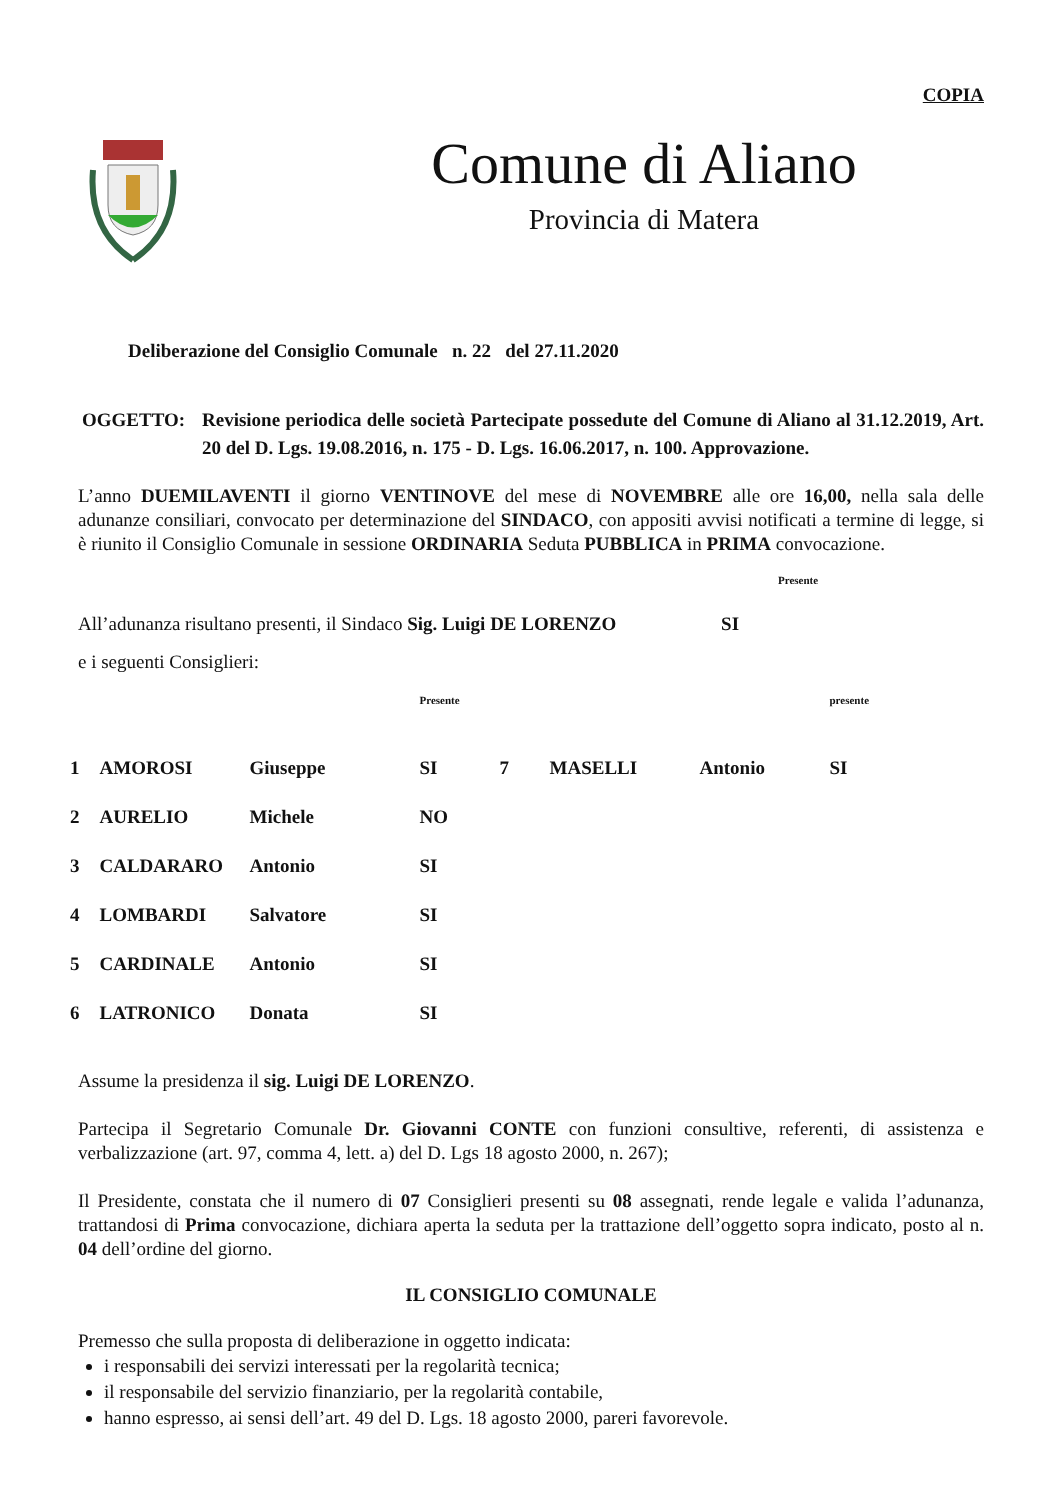COPIA
Comune di Aliano
Provincia di Matera
Deliberazione del Consiglio Comunale n. 22 del 27.11.2020
OGGETTO: Revisione periodica delle società Partecipate possedute del Comune di Aliano al 31.12.2019, Art. 20 del D. Lgs. 19.08.2016, n. 175 - D. Lgs. 16.06.2017, n. 100. Approvazione.
L’anno DUEMILAVENTI il giorno VENTINOVE del mese di NOVEMBRE alle ore 16,00, nella sala delle adunanze consiliari, convocato per determinazione del SINDACO, con appositi avvisi notificati a termine di legge, si è riunito il Consiglio Comunale in sessione ORDINARIA Seduta PUBBLICA in PRIMA convocazione.
Presente
All’adunanza risultano presenti, il Sindaco Sig. Luigi DE LORENZO SI
e i seguenti Consiglieri:
| | | | Presente | | | | presente |
| 1 | AMOROSI | Giuseppe | SI | 7 | MASELLI | Antonio | SI |
| 2 | AURELIO | Michele | NO | | | | |
| 3 | CALDARARO | Antonio | SI | | | | |
| 4 | LOMBARDI | Salvatore | SI | | | | |
| 5 | CARDINALE | Antonio | SI | | | | |
| 6 | LATRONICO | Donata | SI | | | | |
Assume la presidenza il sig. Luigi DE LORENZO.
Partecipa il Segretario Comunale Dr. Giovanni CONTE con funzioni consultive, referenti, di assistenza e verbalizzazione (art. 97, comma 4, lett. a) del D. Lgs 18 agosto 2000, n. 267);
Il Presidente, constata che il numero di 07 Consiglieri presenti su 08 assegnati, rende legale e valida l’adunanza, trattandosi di Prima convocazione, dichiara aperta la seduta per la trattazione dell’oggetto sopra indicato, posto al n. 04 dell’ordine del giorno.
IL CONSIGLIO COMUNALE
Premesso che sulla proposta di deliberazione in oggetto indicata:
i responsabili dei servizi interessati per la regolarità tecnica;
il responsabile del servizio finanziario, per la regolarità contabile,
hanno espresso, ai sensi dell’art. 49 del D. Lgs. 18 agosto 2000, pareri favorevole.